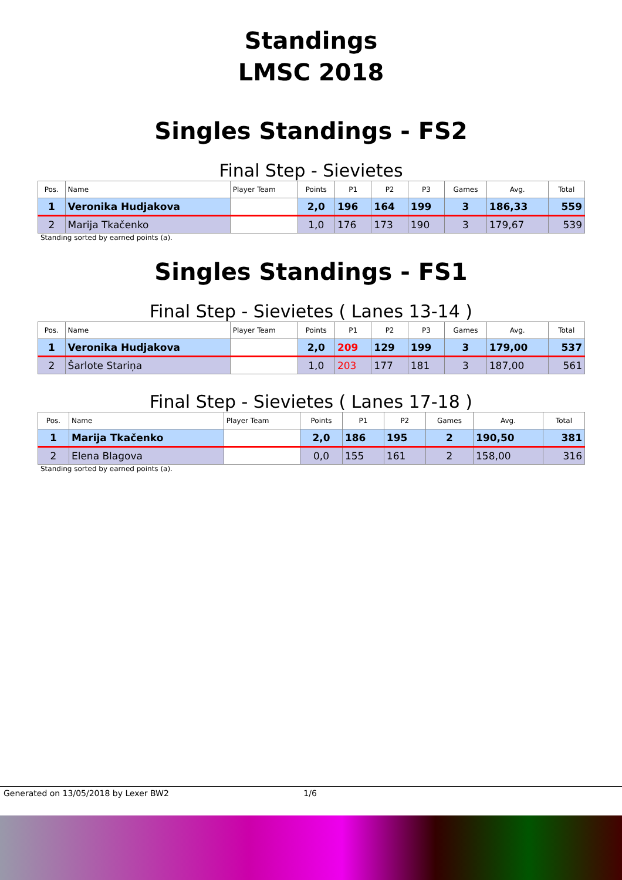Standings
LMSC 2018
Singles Standings - FS2
Final Step - Sievietes
| Pos. | Name | Player Team | Points | P1 | P2 | P3 | Games | Avg. | Total |
| --- | --- | --- | --- | --- | --- | --- | --- | --- | --- |
| 1 | Veronika Hudjakova | | 2,0 | 196 | 164 | 199 | 3 | 186,33 | 559 |
| 2 | Marija Tkačenko | | 1,0 | 176 | 173 | 190 | 3 | 179,67 | 539 |
Standing sorted by earned points (a).
Singles Standings - FS1
Final Step - Sievietes ( Lanes 13-14 )
| Pos. | Name | Player Team | Points | P1 | P2 | P3 | Games | Avg. | Total |
| --- | --- | --- | --- | --- | --- | --- | --- | --- | --- |
| 1 | Veronika Hudjakova | | 2,0 | 209 | 129 | 199 | 3 | 179,00 | 537 |
| 2 | Šarlote Stariņa | | 1,0 | 203 | 177 | 181 | 3 | 187,00 | 561 |
Final Step - Sievietes ( Lanes 17-18 )
| Pos. | Name | Player Team | Points | P1 | P2 | Games | Avg. | Total |
| --- | --- | --- | --- | --- | --- | --- | --- | --- |
| 1 | Marija Tkačenko | | 2,0 | 186 | 195 | 2 | 190,50 | 381 |
| 2 | Elena Blagova | | 0,0 | 155 | 161 | 2 | 158,00 | 316 |
Standing sorted by earned points (a).
Generated on 13/05/2018 by Lexer BW2 1/6